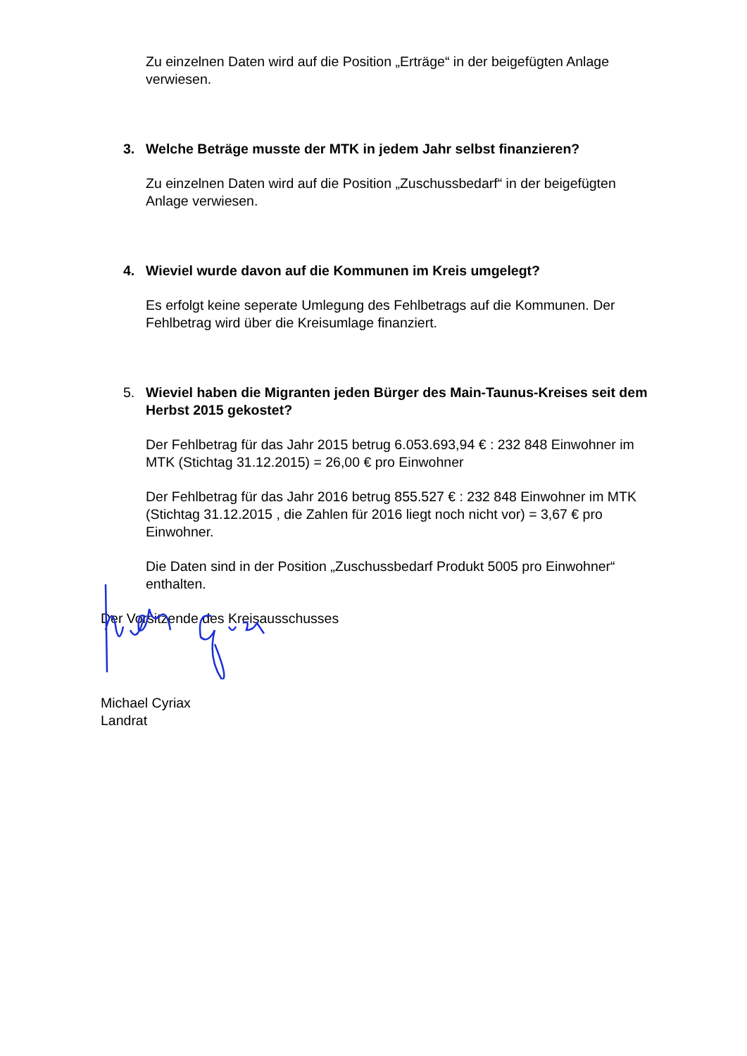Zu einzelnen Daten wird auf die Position „Erträge“ in der beigefügten Anlage verwiesen.
3. Welche Beträge musste der MTK in jedem Jahr selbst finanzieren?
Zu einzelnen Daten wird auf die Position „Zuschussbedarf“ in der beigefügten Anlage verwiesen.
4. Wieviel wurde davon auf die Kommunen im Kreis umgelegt?
Es erfolgt keine seperate Umlegung des Fehlbetrags auf die Kommunen. Der Fehlbetrag wird über die Kreisumlage finanziert.
5. Wieviel haben die Migranten jeden Bürger des Main-Taunus-Kreises seit dem Herbst 2015 gekostet?
Der Fehlbetrag für das Jahr 2015 betrug 6.053.693,94 € : 232 848 Einwohner im MTK (Stichtag 31.12.2015) = 26,00 € pro Einwohner
Der Fehlbetrag für das Jahr 2016 betrug 855.527 € : 232 848 Einwohner im MTK (Stichtag 31.12.2015 , die Zahlen für 2016 liegt noch nicht vor) = 3,67 € pro Einwohner.
Die Daten sind in der Position „Zuschussbedarf Produkt 5005 pro Einwohner“ enthalten.
Der Vorsitzende des Kreisausschusses
Michael Cyriax
Landrat